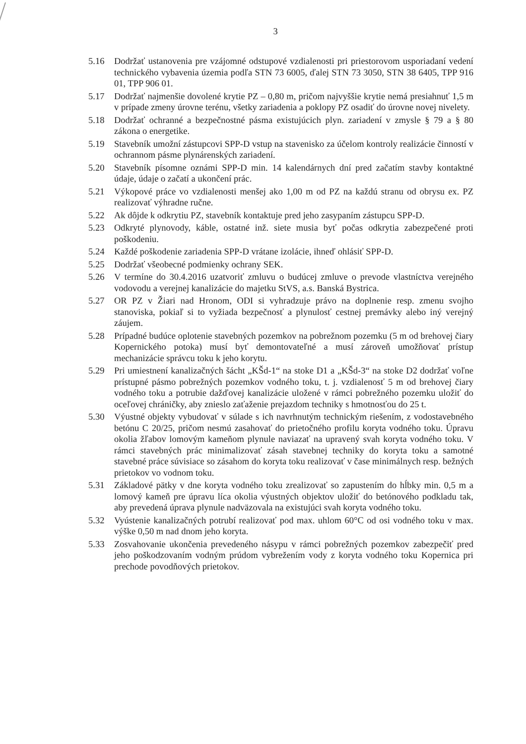3
5.16 Dodržať ustanovenia pre vzájomné odstupové vzdialenosti pri priestorovom usporiadaní vedení technického vybavenia územia podľa STN 73 6005, ďalej STN 73 3050, STN 38 6405, TPP 916 01, TPP 906 01.
5.17 Dodržať najmenšie dovolené krytie PZ – 0,80 m, pričom najvyššie krytie nemá presiahnuť 1,5 m v prípade zmeny úrovne terénu, všetky zariadenia a poklopy PZ osadiť do úrovne novej nivelety.
5.18 Dodržať ochranné a bezpečnostné pásma existujúcich plyn. zariadení v zmysle § 79 a § 80 zákona o energetike.
5.19 Stavebník umožní zástupcovi SPP-D vstup na stavenisko za účelom kontroly realizácie činností v ochrannom pásme plynárenských zariadení.
5.20 Stavebník písomne oznámi SPP-D min. 14 kalendárnych dní pred začatím stavby kontaktné údaje, údaje o začatí a ukončení prác.
5.21 Výkopové práce vo vzdialenosti menšej ako 1,00 m od PZ na každú stranu od obrysu ex. PZ realizovať výhradne ručne.
5.22 Ak dôjde k odkrytiu PZ, stavebník kontaktuje pred jeho zasypaním zástupcu SPP-D.
5.23 Odkryté plynovody, káble, ostatné inž. siete musia byť počas odkrytia zabezpečené proti poškodeniu.
5.24 Každé poškodenie zariadenia SPP-D vrátane izolácie, ihneď ohlásiť SPP-D.
5.25 Dodržať všeobecné podmienky ochrany SEK.
5.26 V termíne do 30.4.2016 uzatvoriť zmluvu o budúcej zmluve o prevode vlastníctva verejného vodovodu a verejnej kanalizácie do majetku StVS, a.s. Banská Bystrica.
5.27 OR PZ v Žiari nad Hronom, ODI si vyhradzuje právo na doplnenie resp. zmenu svojho stanoviska, pokiaľ si to vyžiada bezpečnosť a plynulosť cestnej premávky alebo iný verejný záujem.
5.28 Prípadné budúce oplotenie stavebných pozemkov na pobrežnom pozemku (5 m od brehovej čiary Kopernického potoka) musí byť demontovateľné a musí zároveň umožňovať prístup mechanizácie správcu toku k jeho korytu.
5.29 Pri umiestnení kanalizačných šácht „KŠd-1“ na stoke D1 a „KŠd-3“ na stoke D2 dodržať voľne prístupné pásmo pobrežných pozemkov vodného toku, t. j. vzdialenosť 5 m od brehovej čiary vodného toku a potrubie dažďovej kanalizácie uložené v rámci pobrežného pozemku uložiť do oceľovej chráničky, aby znieslo zaťaženie prejazdom techniky s hmotnosťou do 25 t.
5.30 Výustné objekty vybudovať v súlade s ich navrhnutým technickým riešením, z vodostavebného betónu C 20/25, pričom nesmú zasahovať do prietočného profilu koryta vodného toku. Úpravu okolia žľabov lomovým kameňom plynule naviazať na upravený svah koryta vodného toku. V rámci stavebných prác minimalizovať zásah stavebnej techniky do koryta toku a samotné stavebné práce súvisiace so zásahom do koryta toku realizovať v čase minimálnych resp. bežných prietokov vo vodnom toku.
5.31 Základové pätky v dne koryta vodného toku zrealizovať so zapustením do hĺbky min. 0,5 m a lomový kameň pre úpravu líca okolia výustných objektov uložiť do betónového podkladu tak, aby prevedená úprava plynule nadväzovala na existujúci svah koryta vodného toku.
5.32 Vyústenie kanalizačných potrubí realizovať pod max. uhlom 60°C od osi vodného toku v max. výške 0,50 m nad dnom jeho koryta.
5.33 Zosvahovanie ukončenia prevedeného násypu v rámci pobrežných pozemkov zabezpečiť pred jeho poškodzovaním vodným prúdom vybrežením vody z koryta vodného toku Kopernica pri prechode povodňových prietokov.